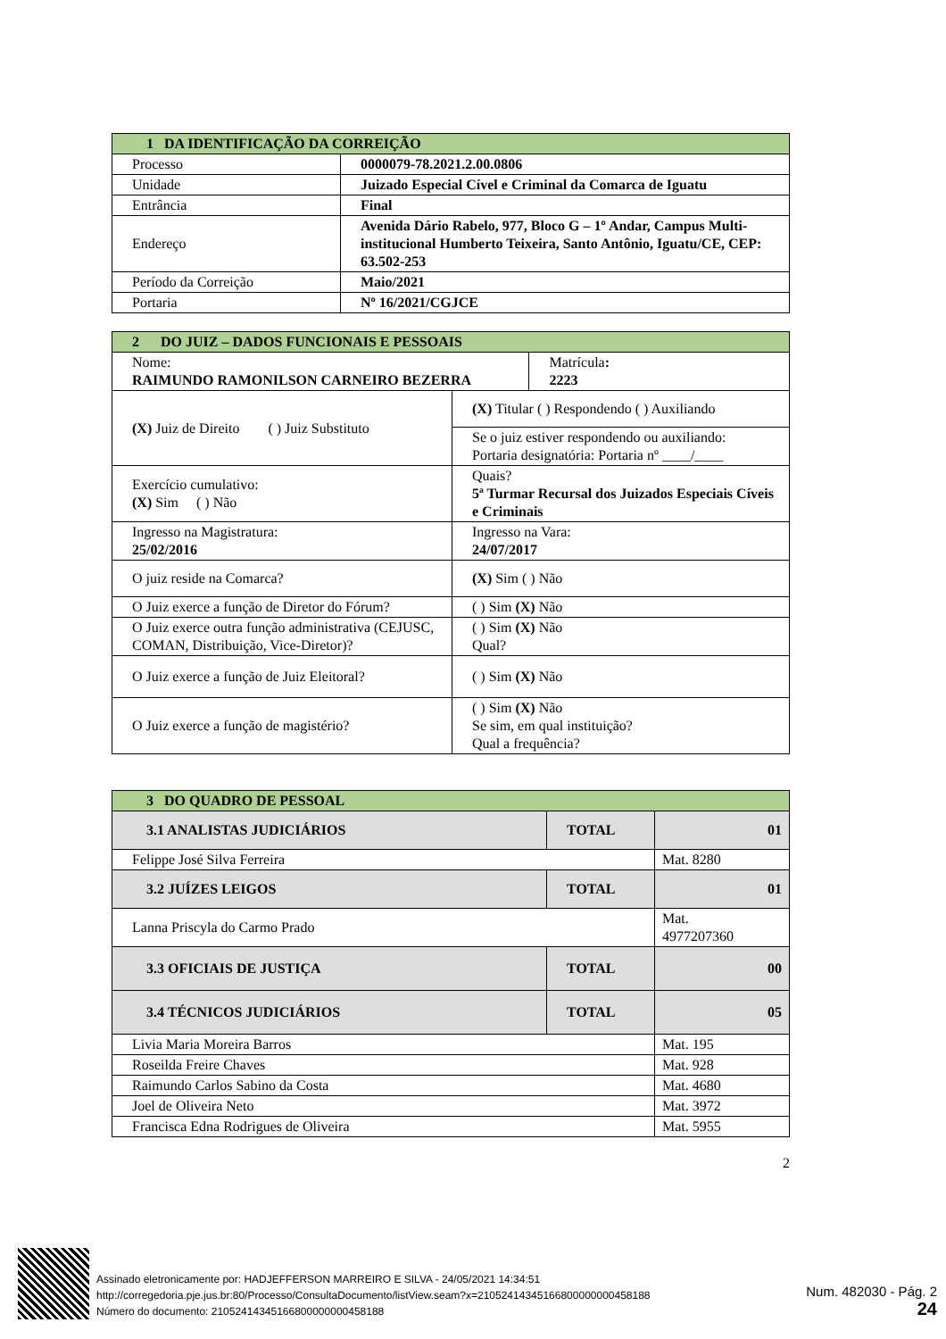| 1 DA IDENTIFICAÇÃO DA CORREIÇÃO | |
| Processo | 0000079-78.2021.2.00.0806 |
| Unidade | Juizado Especial Cível e Criminal da Comarca de Iguatu |
| Entrância | Final |
| Endereço | Avenida Dário Rabelo, 977, Bloco G – 1º Andar, Campus Multi-institucional Humberto Teixeira, Santo Antônio, Iguatu/CE, CEP: 63.502-253 |
| Período da Correição | Maio/2021 |
| Portaria | Nº 16/2021/CGJCE |
| 2 DO JUIZ – DADOS FUNCIONAIS E PESSOAIS | | |
| Nome: RAIMUNDO RAMONILSON CARNEIRO BEZERRA | | Matrícula : 2223 |
| (X) Juiz de Direito ( ) Juiz Substituto | (X) Titular ( ) Respondendo ( ) Auxiliando | |
| | Se o juiz estiver respondendo ou auxiliando: Portaria designatória: Portaria nº ____/____ | |
| Exercício cumulativo: (X) Sim ( ) Não | Quais? 5ª Turmar Recursal dos Juizados Especiais Cíveis e Criminais | |
| Ingresso na Magistratura: 25/02/2016 | Ingresso na Vara: 24/07/2017 | |
| O juiz reside na Comarca? | (X) Sim ( ) Não | |
| O Juiz exerce a função de Diretor do Fórum? | ( ) Sim (X) Não | |
| O Juiz exerce outra função administrativa (CEJUSC, COMAN, Distribuição, Vice-Diretor)? | ( ) Sim (X) Não Qual? | |
| O Juiz exerce a função de Juiz Eleitoral? | ( ) Sim (X) Não | |
| O Juiz exerce a função de magistério? | ( ) Sim (X) Não Se sim, em qual instituição? Qual a frequência? | |
| 3 DO QUADRO DE PESSOAL | | |
| 3.1 ANALISTAS JUDICIÁRIOS | TOTAL | 01 |
| Felippe José Silva Ferreira | | Mat. 8280 |
| 3.2 JUÍZES LEIGOS | TOTAL | 01 |
| Lanna Priscyla do Carmo Prado | | Mat. 4977207360 |
| 3.3 OFICIAIS DE JUSTIÇA | TOTAL | 00 |
| 3.4 TÉCNICOS JUDICIÁRIOS | TOTAL | 05 |
| Livia Maria Moreira Barros | | Mat. 195 |
| Roseilda Freire Chaves | | Mat. 928 |
| Raimundo Carlos Sabino da Costa | | Mat. 4680 |
| Joel de Oliveira Neto | | Mat. 3972 |
| Francisca Edna Rodrigues de Oliveira | | Mat. 5955 |
2
Assinado eletronicamente por: HADJEFFERSON MARREIRO E SILVA - 24/05/2021 14:34:51
http://corregedoria.pje.jus.br:80/Processo/ConsultaDocumento/listView.seam?x=21052414345166800000000458188
Número do documento: 21052414345166800000000458188
Num. 482030 - Pág. 2
24